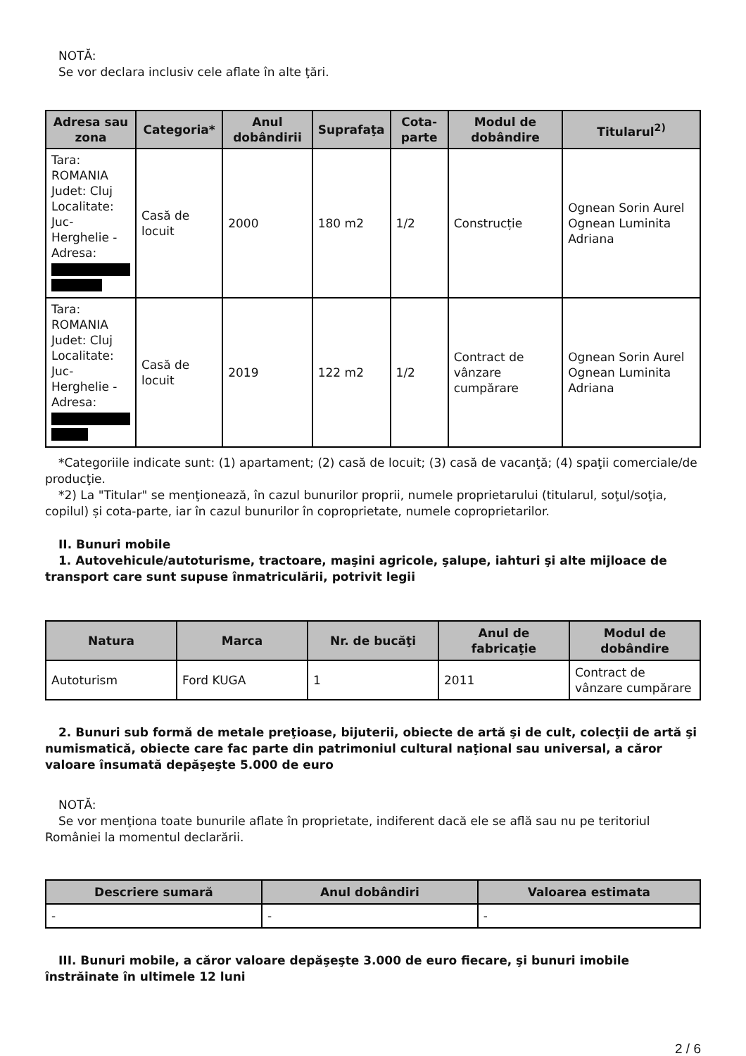NOTĂ:
Se vor declara inclusiv cele aflate în alte ţări.
| Adresa sau zona | Categoria* | Anul dobândirii | Suprafaţa | Cota-parte | Modul de dobândire | Titularul<sup>2)</sup> |
| --- | --- | --- | --- | --- | --- | --- |
| Tara: ROMANIA Judet: Cluj Localitate: Juc-Herghelie - Adresa: | Casă de locuit | 2000 | 180 m2 | 1/2 | Construcție | Ognean Sorin Aurel Ognean Luminita Adriana |
| Tara: ROMANIA Judet: Cluj Localitate: Juc-Herghelie - Adresa: | Casă de locuit | 2019 | 122 m2 | 1/2 | Contract de vânzare cumpărare | Ognean Sorin Aurel Ognean Luminita Adriana |
*Categoriile indicate sunt: (1) apartament; (2) casă de locuit; (3) casă de vacanţă; (4) spaţii comerciale/de producţie.
*2) La "Titular" se menţionează, în cazul bunurilor proprii, numele proprietarului (titularul, soţul/soţia, copilul) și cota-parte, iar în cazul bunurilor în coproprietate, numele coproprietarilor.
II. Bunuri mobile
1. Autovehicule/autoturisme, tractoare, maşini agricole, şalupe, iahturi şi alte mijloace de transport care sunt supuse înmatriculării, potrivit legii
| Natura | Marca | Nr. de bucăţi | Anul de fabricaţie | Modul de dobândire |
| --- | --- | --- | --- | --- |
| Autoturism | Ford KUGA | 1 | 2011 | Contract de vânzare cumpărare |
2. Bunuri sub formă de metale preţioase, bijuterii, obiecte de artă şi de cult, colecţii de artă şi numismatică, obiecte care fac parte din patrimoniul cultural naţional sau universal, a căror valoare însumată depăşeşte 5.000 de euro
NOTĂ:
Se vor menţiona toate bunurile aflate în proprietate, indiferent dacă ele se află sau nu pe teritoriul României la momentul declarării.
| Descriere sumară | Anul dobândiri | Valoarea estimata |
| --- | --- | --- |
| - | - | - |
III. Bunuri mobile, a căror valoare depăşeşte 3.000 de euro fiecare, şi bunuri imobile înstrăinate în ultimele 12 luni
2 / 6